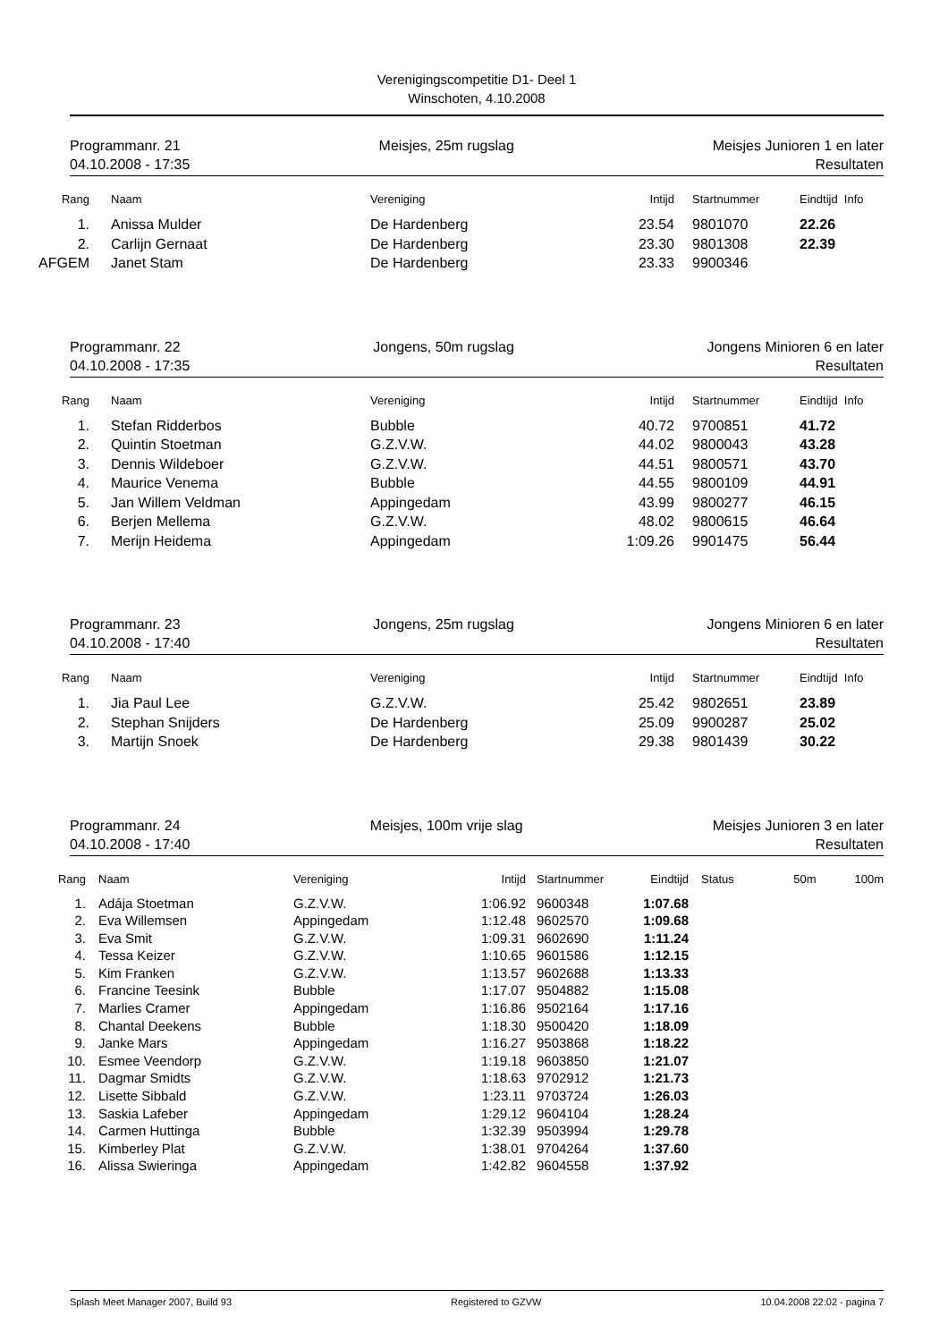Verenigingscompetitie D1- Deel 1
Winschoten, 4.10.2008
Programmanr. 21 Meisjes, 25m rugslag Meisjes Junioren 1 en later
04.10.2008 - 17:35 Resultaten
| Rang | | Naam | Vereniging | Intijd | Startnummer | Eindtijd Info |
| --- | --- | --- | --- | --- | --- | --- |
| 1. | | Anissa Mulder | De Hardenberg | 23.54 | 9801070 | 22.26 |
| 2. | | Carlijn Gernaat | De Hardenberg | 23.30 | 9801308 | 22.39 |
| AFGEM | | Janet Stam | De Hardenberg | 23.33 | 9900346 | |
Programmanr. 22 Jongens, 50m rugslag Jongens Minioren 6 en later
04.10.2008 - 17:35 Resultaten
| Rang | | Naam | Vereniging | Intijd | Startnummer | Eindtijd Info |
| --- | --- | --- | --- | --- | --- | --- |
| 1. | | Stefan Ridderbos | Bubble | 40.72 | 9700851 | 41.72 |
| 2. | | Quintin Stoetman | G.Z.V.W. | 44.02 | 9800043 | 43.28 |
| 3. | | Dennis Wildeboer | G.Z.V.W. | 44.51 | 9800571 | 43.70 |
| 4. | | Maurice Venema | Bubble | 44.55 | 9800109 | 44.91 |
| 5. | | Jan Willem Veldman | Appingedam | 43.99 | 9800277 | 46.15 |
| 6. | | Berjen Mellema | G.Z.V.W. | 48.02 | 9800615 | 46.64 |
| 7. | | Merijn Heidema | Appingedam | 1:09.26 | 9901475 | 56.44 |
Programmanr. 23 Jongens, 25m rugslag Jongens Minioren 6 en later
04.10.2008 - 17:40 Resultaten
| Rang | | Naam | Vereniging | Intijd | Startnummer | Eindtijd Info |
| --- | --- | --- | --- | --- | --- | --- |
| 1. | | Jia Paul Lee | G.Z.V.W. | 25.42 | 9802651 | 23.89 |
| 2. | | Stephan Snijders | De Hardenberg | 25.09 | 9900287 | 25.02 |
| 3. | | Martijn Snoek | De Hardenberg | 29.38 | 9801439 | 30.22 |
Programmanr. 24 Meisjes, 100m vrije slag Meisjes Junioren 3 en later
04.10.2008 - 17:40 Resultaten
| Rang | | Naam | Vereniging | Intijd | Startnummer | Eindtijd | Status | 50m | 100m |
| --- | --- | --- | --- | --- | --- | --- | --- | --- | --- |
| 1. | | Adája Stoetman | G.Z.V.W. | 1:06.92 | 9600348 | 1:07.68 | | | |
| 2. | | Eva Willemsen | Appingedam | 1:12.48 | 9602570 | 1:09.68 | | | |
| 3. | | Eva Smit | G.Z.V.W. | 1:09.31 | 9602690 | 1:11.24 | | | |
| 4. | | Tessa Keizer | G.Z.V.W. | 1:10.65 | 9601586 | 1:12.15 | | | |
| 5. | | Kim Franken | G.Z.V.W. | 1:13.57 | 9602688 | 1:13.33 | | | |
| 6. | | Francine Teesink | Bubble | 1:17.07 | 9504882 | 1:15.08 | | | |
| 7. | | Marlies Cramer | Appingedam | 1:16.86 | 9502164 | 1:17.16 | | | |
| 8. | | Chantal Deekens | Bubble | 1:18.30 | 9500420 | 1:18.09 | | | |
| 9. | | Janke Mars | Appingedam | 1:16.27 | 9503868 | 1:18.22 | | | |
| 10. | | Esmee Veendorp | G.Z.V.W. | 1:19.18 | 9603850 | 1:21.07 | | | |
| 11. | | Dagmar Smidts | G.Z.V.W. | 1:18.63 | 9702912 | 1:21.73 | | | |
| 12. | | Lisette Sibbald | G.Z.V.W. | 1:23.11 | 9703724 | 1:26.03 | | | |
| 13. | | Saskia Lafeber | Appingedam | 1:29.12 | 9604104 | 1:28.24 | | | |
| 14. | | Carmen Huttinga | Bubble | 1:32.39 | 9503994 | 1:29.78 | | | |
| 15. | | Kimberley Plat | G.Z.V.W. | 1:38.01 | 9704264 | 1:37.60 | | | |
| 16. | | Alissa Swieringa | Appingedam | 1:42.82 | 9604558 | 1:37.92 | | | |
Splash Meet Manager 2007, Build 93 Registered to GZVW 10.04.2008 22:02 - pagina 7